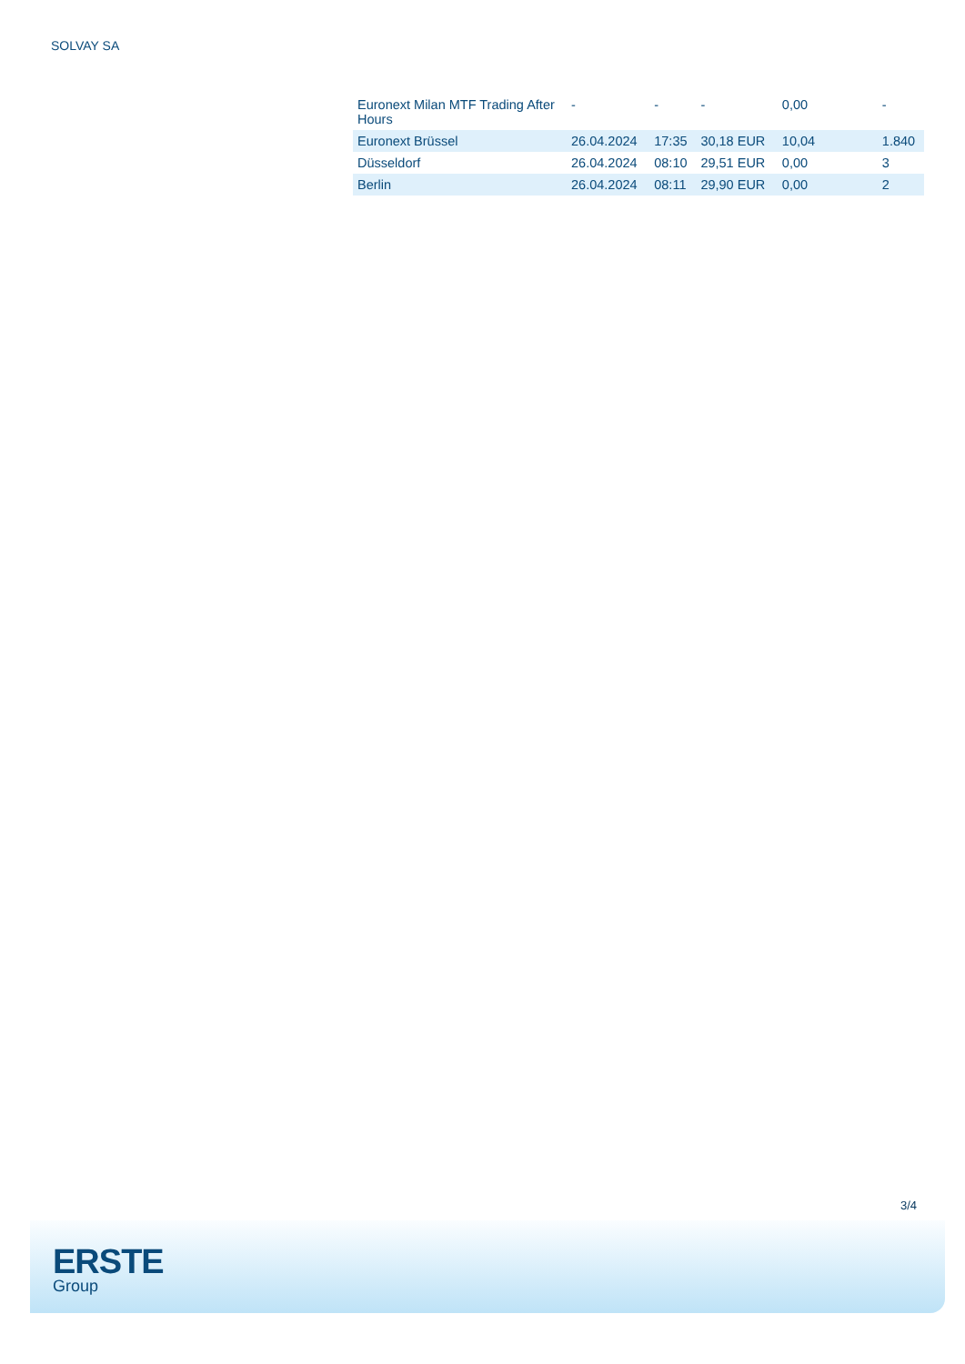SOLVAY SA
| Euronext Milan MTF Trading After Hours | - | - | - | 0,00 | - |
| Euronext Brüssel | 26.04.2024 | 17:35 | 30,18 EUR | 10,04 | 1.840 |
| Düsseldorf | 26.04.2024 | 08:10 | 29,51 EUR | 0,00 | 3 |
| Berlin | 26.04.2024 | 08:11 | 29,90 EUR | 0,00 | 2 |
3/4
ERSTE
Group